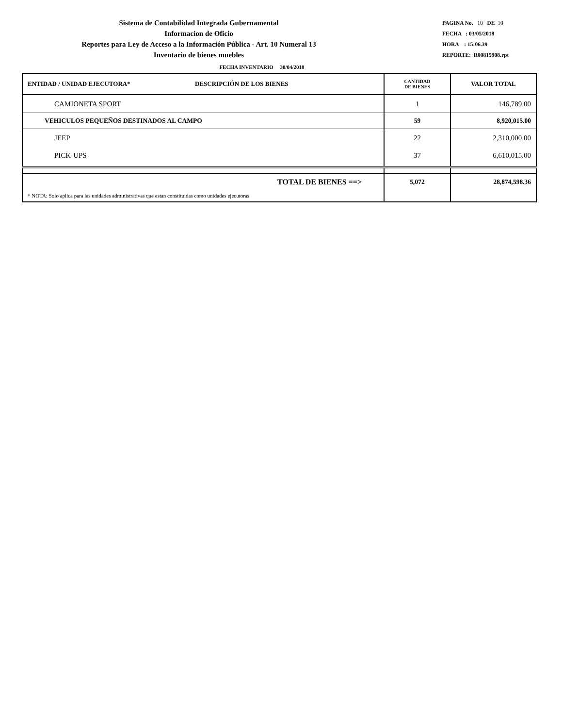Sistema de Contabilidad Integrada Gubernamental
Informacion de Oficio
Reportes para Ley de Acceso a la Información Pública - Art. 10 Numeral 13
Inventario de bienes muebles
PAGINA No. 10 DE 10
FECHA : 03/05/2018
HORA : 15:06.39
REPORTE: R00815908.rpt
FECHA INVENTARIO 30/04/2018
| ENTIDAD / UNIDAD EJECUTORA* DESCRIPCIÓN DE LOS BIENES | CANTIDAD DE BIENES | VALOR TOTAL |
| --- | --- | --- |
| CAMIONETA SPORT | 1 | 146,789.00 |
| VEHICULOS PEQUEÑOS DESTINADOS AL CAMPO | 59 | 8,920,015.00 |
| JEEP | 22 | 2,310,000.00 |
| PICK-UPS | 37 | 6,610,015.00 |
| TOTAL DE BIENES ==> | 5,072 | 28,874,598.36 |
| * NOTA: Solo aplica para las unidades administrativas que estan constituidas como unidades ejecutoras | | |